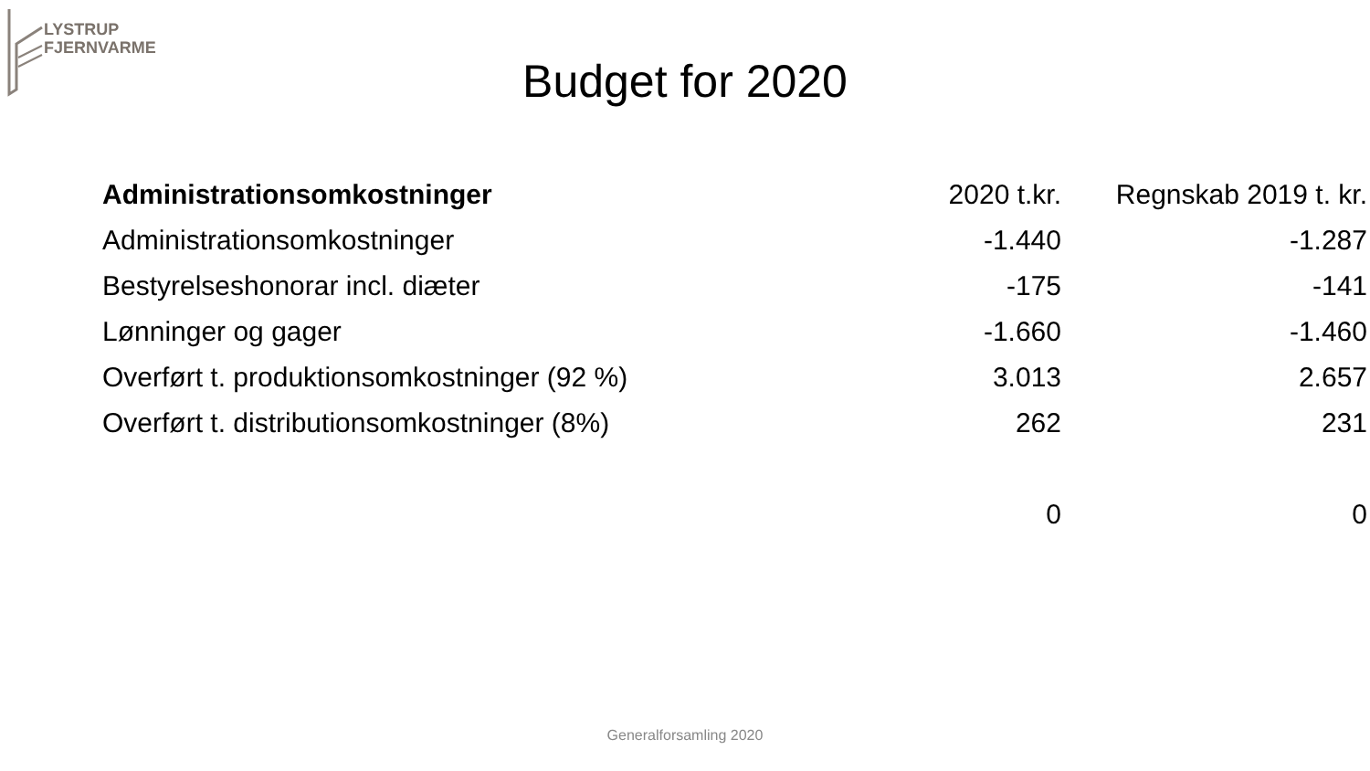LYSTRUP
FJERNVARME
Budget for 2020
| Administrationsomkostninger | 2020 t.kr. | Regnskab 2019 t. kr. |
| --- | --- | --- |
| Administrationsomkostninger | -1.440 | -1.287 |
| Bestyrelseshonorar incl. diæter | -175 | -141 |
| Lønninger og gager | -1.660 | -1.460 |
| Overført t. produktionsomkostninger (92 %) | 3.013 | 2.657 |
| Overført t. distributionsomkostninger (8%) | 262 | 231 |
| | 0 | 0 |
Generalforsamling 2020